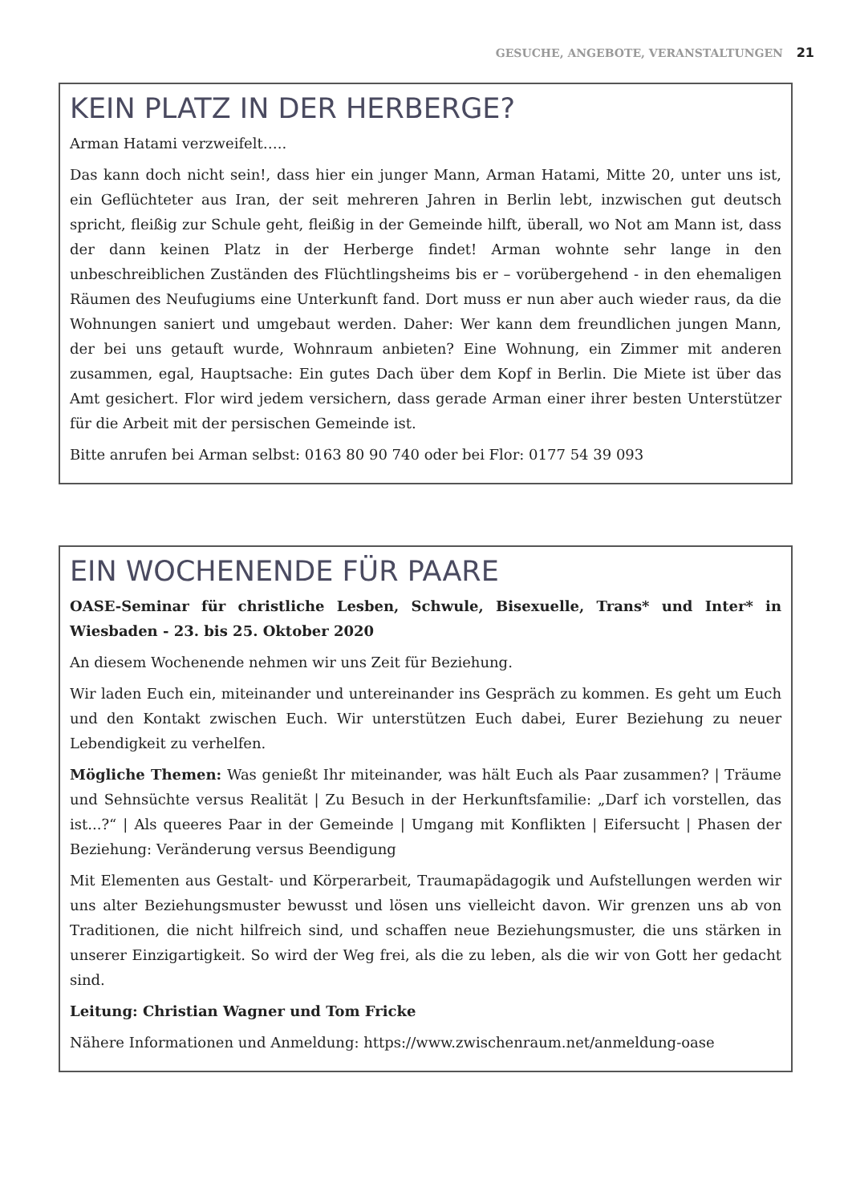GESUCHE, ANGEBOTE, VERANSTALTUNGEN 21
KEIN PLATZ IN DER HERBERGE?
Arman Hatami verzweifelt…..
Das kann doch nicht sein!, dass hier ein junger Mann, Arman Hatami, Mitte 20, unter uns ist, ein Geflüchteter aus Iran, der seit mehreren Jahren in Berlin lebt, inzwischen gut deutsch spricht, fleißig zur Schule geht, fleißig in der Gemeinde hilft, überall, wo Not am Mann ist, dass der dann keinen Platz in der Herberge findet! Arman wohnte sehr lange in den unbeschreiblichen Zuständen des Flüchtlingsheims bis er – vorübergehend - in den ehemaligen Räumen des Neufugiums eine Unterkunft fand. Dort muss er nun aber auch wieder raus, da die Wohnungen saniert und umgebaut werden. Daher: Wer kann dem freundlichen jungen Mann, der bei uns getauft wurde, Wohnraum anbieten? Eine Wohnung, ein Zimmer mit anderen zusammen, egal, Hauptsache: Ein gutes Dach über dem Kopf in Berlin. Die Miete ist über das Amt gesichert. Flor wird jedem versichern, dass gerade Arman einer ihrer besten Unterstützer für die Arbeit mit der persischen Gemeinde ist.
Bitte anrufen bei Arman selbst: 0163 80 90 740 oder bei Flor: 0177 54 39 093
EIN WOCHENENDE FÜR PAARE
OASE-Seminar für christliche Lesben, Schwule, Bisexuelle, Trans* und Inter* in Wiesbaden - 23. bis 25. Oktober 2020
An diesem Wochenende nehmen wir uns Zeit für Beziehung.
Wir laden Euch ein, miteinander und untereinander ins Gespräch zu kommen. Es geht um Euch und den Kontakt zwischen Euch. Wir unterstützen Euch dabei, Eurer Beziehung zu neuer Lebendigkeit zu verhelfen.
Mögliche Themen: Was genießt Ihr miteinander, was hält Euch als Paar zusammen? | Träume und Sehnsüchte versus Realität | Zu Besuch in der Herkunftsfamilie: „Darf ich vorstellen, das ist...?“ | Als queeres Paar in der Gemeinde | Umgang mit Konflikten | Eifersucht | Phasen der Beziehung: Veränderung versus Beendigung
Mit Elementen aus Gestalt- und Körperarbeit, Traumapädagogik und Aufstellungen werden wir uns alter Beziehungsmuster bewusst und lösen uns vielleicht davon. Wir grenzen uns ab von Traditionen, die nicht hilfreich sind, und schaffen neue Beziehungsmuster, die uns stärken in unserer Einzigartigkeit. So wird der Weg frei, als die zu leben, als die wir von Gott her gedacht sind.
Leitung: Christian Wagner und Tom Fricke
Nähere Informationen und Anmeldung: https://www.zwischenraum.net/anmeldung-oase